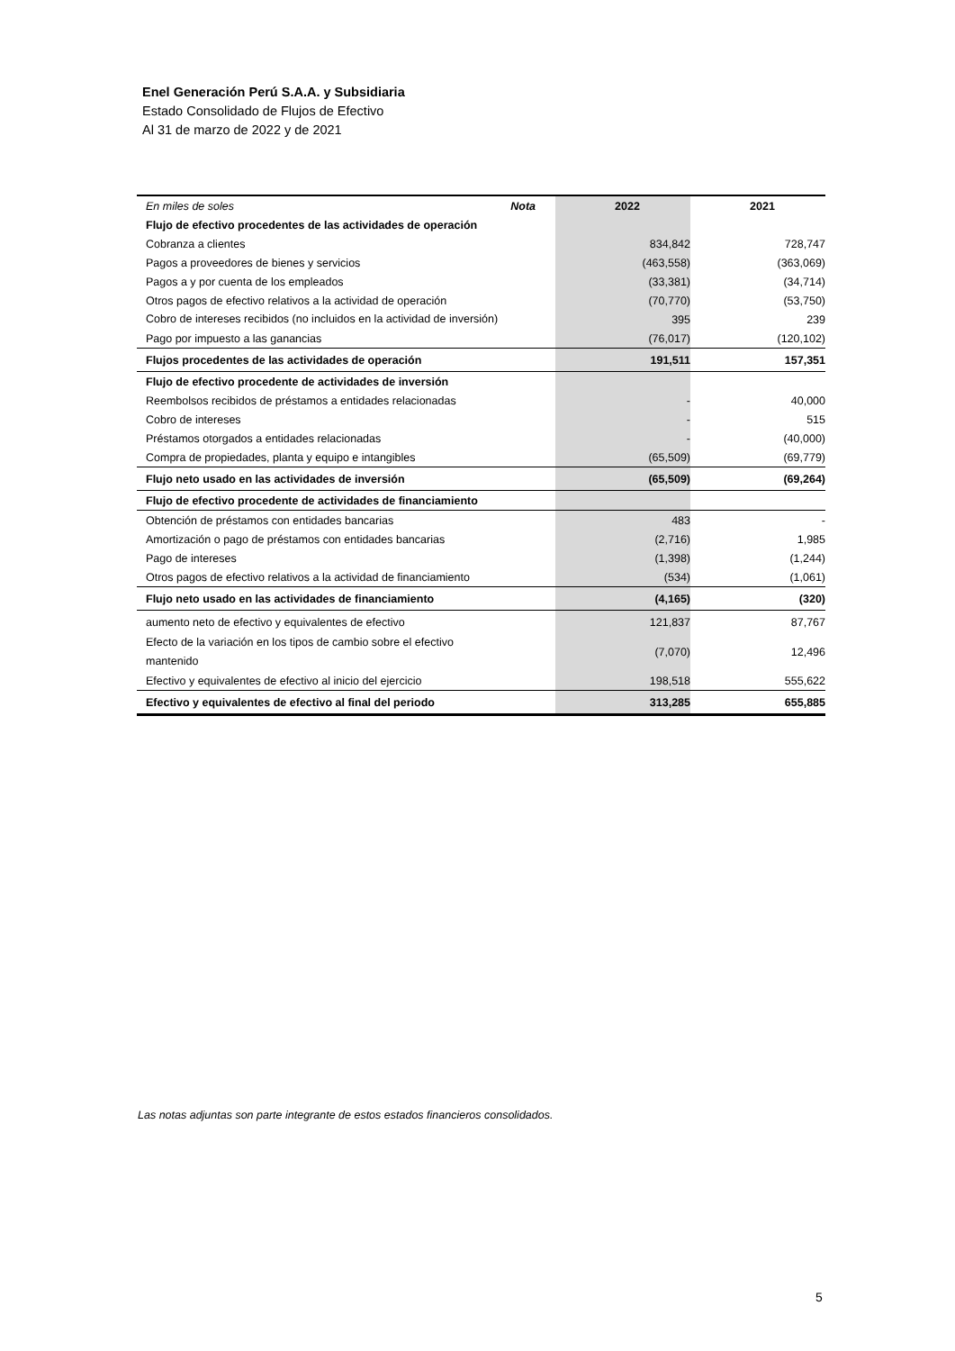Enel Generación Perú S.A.A. y Subsidiaria
Estado Consolidado de Flujos de Efectivo
Al 31 de marzo de 2022 y de 2021
| En miles de soles | Nota | 2022 | 2021 |
| --- | --- | --- | --- |
| Flujo de efectivo procedentes de las actividades de operación | | | |
| Cobranza a clientes | | 834,842 | 728,747 |
| Pagos a proveedores de bienes y servicios | | (463,558) | (363,069) |
| Pagos a y por cuenta de los empleados | | (33,381) | (34,714) |
| Otros pagos de efectivo relativos a la actividad de operación | | (70,770) | (53,750) |
| Cobro de intereses recibidos (no incluidos en la actividad de inversión) | | 395 | 239 |
| Pago por impuesto a las ganancias | | (76,017) | (120,102) |
| Flujos procedentes de las actividades de operación | | 191,511 | 157,351 |
| Flujo de efectivo procedente de actividades de inversión | | | |
| Reembolsos recibidos de préstamos a entidades relacionadas | | - | 40,000 |
| Cobro de intereses | | - | 515 |
| Préstamos otorgados a entidades relacionadas | | - | (40,000) |
| Compra de propiedades, planta y equipo e intangibles | | (65,509) | (69,779) |
| Flujo neto usado en las actividades de inversión | | (65,509) | (69,264) |
| Flujo de efectivo procedente de actividades de financiamiento | | | |
| Obtención de préstamos con entidades bancarias | | 483 | - |
| Amortización o pago de préstamos con entidades bancarias | | (2,716) | 1,985 |
| Pago de intereses | | (1,398) | (1,244) |
| Otros pagos de efectivo relativos a la actividad de financiamiento | | (534) | (1,061) |
| Flujo neto usado en las actividades de financiamiento | | (4,165) | (320) |
| aumento neto de efectivo y equivalentes de efectivo | | 121,837 | 87,767 |
| Efecto de la variación en los tipos de cambio sobre el efectivo mantenido | | (7,070) | 12,496 |
| Efectivo y equivalentes de efectivo al inicio del ejercicio | | 198,518 | 555,622 |
| Efectivo y equivalentes de efectivo al final del periodo | | 313,285 | 655,885 |
Las notas adjuntas son parte integrante de estos estados financieros consolidados.
5